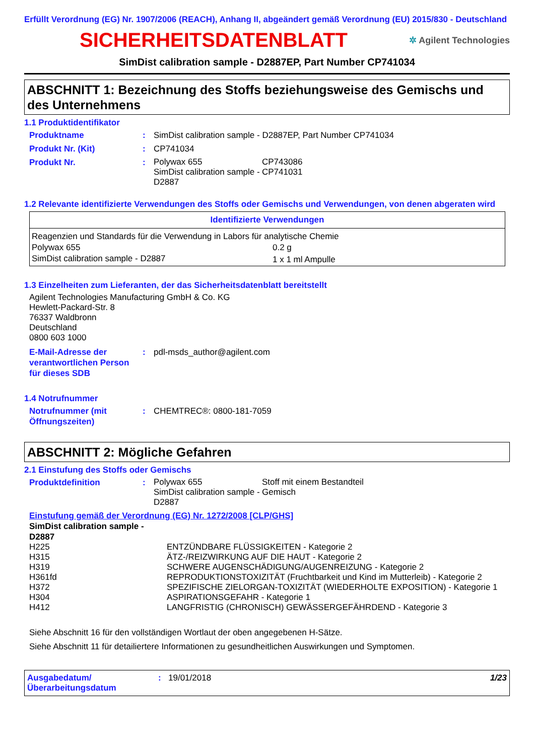Erfüllt Verordnung (EG) Nr. 1907/2006 (REACH), Anhang II, abgeändert gemäß Verordnung (EU) 2015/830 - Deutschland
SICHERHEITSDATENBLATT
✲ Agilent Technologies
SimDist calibration sample - D2887EP, Part Number CP741034
ABSCHNITT 1: Bezeichnung des Stoffs beziehungsweise des Gemischs und des Unternehmens
1.1 Produktidentifikator
Produktname: SimDist calibration sample - D2887EP, Part Number CP741034
Produkt Nr. (Kit): CP741034
Produkt Nr.:
| Polywax 655 | CP743086 |
| SimDist calibration sample - D2887 | CP741031 |
1.2 Relevante identifizierte Verwendungen des Stoffs oder Gemischs und Verwendungen, von denen abgeraten wird
| Identifizierte Verwendungen | |
| --- | --- |
| Reagenzien und Standards für die Verwendung in Labors für analytische Chemie | |
| Polywax 655 | 0.2 g |
| SimDist calibration sample - D2887 | 1 x 1 ml Ampulle |
1.3 Einzelheiten zum Lieferanten, der das Sicherheitsdatenblatt bereitstellt
Agilent Technologies Manufacturing GmbH & Co. KG
Hewlett-Packard-Str. 8
76337 Waldbronn
Deutschland
0800 603 1000
E-Mail-Adresse der verantwortlichen Person für dieses SDB: pdl-msds_author@agilent.com
1.4 Notrufnummer
Notrufnummer (mit Öffnungszeiten): CHEMTREC®: 0800-181-7059
ABSCHNITT 2: Mögliche Gefahren
2.1 Einstufung des Stoffs oder Gemischs
Produktdefinition:
| Polywax 655 | Stoff mit einem Bestandteil |
| SimDist calibration sample - D2887 | Gemisch |
Einstufung gemäß der Verordnung (EG) Nr. 1272/2008 [CLP/GHS]
SimDist calibration sample -
D2887
| H225 | ENTZÜNDBARE FLÜSSIGKEITEN - Kategorie 2 |
| H315 | ÄTZ-/REIZWIRKUNG AUF DIE HAUT - Kategorie 2 |
| H319 | SCHWERE AUGENSCHÄDIGUNG/AUGENREIZUNG - Kategorie 2 |
| H361fd | REPRODUKTIONSTOXIZITÄT (Fruchtbarkeit und Kind im Mutterleib) - Kategorie 2 |
| H372 | SPEZIFISCHE ZIELORGAN-TOXIZITÄT (WIEDERHOLTE EXPOSITION) - Kategorie 1 |
| H304 | ASPIRATIONSGEFAHR - Kategorie 1 |
| H412 | LANGFRISTIG (CHRONISCH) GEWÄSSERGEFÄHRDEND - Kategorie 3 |
Siehe Abschnitt 16 für den vollständigen Wortlaut der oben angegebenen H-Sätze.
Siehe Abschnitt 11 für detailiertere Informationen zu gesundheitlichen Auswirkungen und Symptomen.
Ausgabedatum/ Überarbeitungsdatum: 19/01/2018 1/23